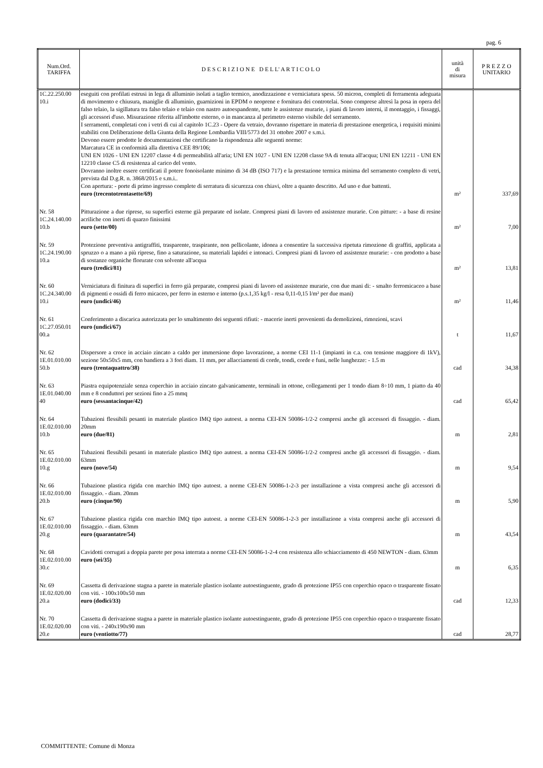pag. 6
| Num.Ord. TARIFFA | D E S C R I Z I O N E D E L L' A R T I C O L O | unità di misura | P R E Z Z O UNITARIO |
| --- | --- | --- | --- |
| 1C.22.250.00 10.i | eseguiti con profilati estrusi in lega di alluminio isolati a taglio termico, anodizzazione e verniciatura spess. 50 micron, completi di ferramenta adeguata di movimento e chiusura, maniglie di alluminio, guarnizioni in EPDM o neoprene e fornitura dei controtelai. Sono comprese altresì la posa in opera del falso telaio, la sigillatura tra falso telaio e telaio con nastro autoespandente, tutte le assistenze murarie, i piani di lavoro interni, il montaggio, i fissaggi, gli accessori d'uso. Misurazione riferita all'imbotte esterno, o in mancanza al perimetro esterno visibile del serramento. I serramenti, completati con i vetri di cui al capitolo 1C.23 - Opere da vetraio, dovranno rispettare in materia di prestazione energetica, i requisiti minimi stabiliti con Deliberazione della Giunta della Regione Lombardia VIII/5773 del 31 ottobre 2007 e s.m.i. Devono essere prodotte le documentazioni che certificano la rispondenza alle seguenti norme: Marcatura CE in conformità alla direttiva CEE 89/106; UNI EN 1026 - UNI EN 12207 classe 4 di permeabilità all'aria; UNI EN 1027 - UNI EN 12208 classe 9A di tenuta all'acqua; UNI EN 12211 - UNI EN 12210 classe C5 di resistenza al carico del vento. Dovranno inoltre essere certificati il potere fonoisolante minimo di 34 dB (ISO 717) e la prestazione termica minima del serramento completo di vetri, prevista dal D.g.R. n. 3868/2015 e s.m.i.. Con apertura: - porte di primo ingresso complete di serratura di sicurezza con chiavi, oltre a quanto descritto. Ad uno e due battenti. euro (trecentotrentasette/69) | m² | 337,69 |
| Nr. 58 1C.24.140.00 10.b | Pitturazione a due riprese, su superfici esterne già preparate ed isolate. Compresi piani di lavoro ed assistenze murarie. Con pitture: - a base di resine acriliche con inerti di quarzo finissimi euro (sette/00) | m² | 7,00 |
| Nr. 59 1C.24.190.00 10.a | Protezione preventiva antigraffiti, trasparente, traspirante, non pellicolante, idonea a consentire la successiva ripetuta rimozione di graffiti, applicata a spruzzo o a mano a più riprese, fino a saturazione, su materiali lapidei e intonaci. Compresi piani di lavoro ed assistenze murarie: - con prodotto a base di sostanze organiche florurate con solvente all'acqua euro (tredici/81) | m² | 13,81 |
| Nr. 60 1C.24.340.00 10.i | Verniciatura di finitura di superfici in ferro già preparate, compresi piani di lavoro ed assistenze murarie, con due mani di: - smalto ferromicaceo a base di pigmenti e ossidi di ferro micaceo, per ferro in esterno e interno (p.s.1,35 kg/l - resa 0,11-0,15 l/m² per due mani) euro (undici/46) | m² | 11,46 |
| Nr. 61 1C.27.050.01 00.a | Conferimento a discarica autorizzata per lo smaltimento dei seguenti rifiuti: - macerie inerti provenienti da demolizioni, rimozioni, scavi euro (undici/67) | t | 11,67 |
| Nr. 62 1E.01.010.00 50.b | Dispersore a croce in acciaio zincato a caldo per immersione dopo lavorazione, a norme CEI 11-1 (impianti in c.a. con tensione maggiore di 1kV), sezione 50x50x5 mm, con bandiera a 3 fori diam. 11 mm, per allacciamenti di corde, tondi, corde e funi, nelle lunghezze: - 1.5 m euro (trentaquattro/38) | cad | 34,38 |
| Nr. 63 1E.01.040.00 40 | Piastra equipotenziale senza coperchio in acciaio zincato galvanicamente, terminali in ottone, collegamenti per 1 tondo diam 8÷10 mm, 1 piatto da 40 mm e 8 conduttori per sezioni fino a 25 mmq euro (sessantacinque/42) | cad | 65,42 |
| Nr. 64 1E.02.010.00 10.b | Tubazioni flessibili pesanti in materiale plastico IMQ tipo autoest. a norma CEI-EN 50086-1/2-2 compresi anche gli accessori di fissaggio. - diam. 20mm euro (due/81) | m | 2,81 |
| Nr. 65 1E.02.010.00 10.g | Tubazioni flessibili pesanti in materiale plastico IMQ tipo autoest. a norma CEI-EN 50086-1/2-2 compresi anche gli accessori di fissaggio. - diam. 63mm euro (nove/54) | m | 9,54 |
| Nr. 66 1E.02.010.00 20.b | Tubazione plastica rigida con marchio IMQ tipo autoest. a norme CEI-EN 50086-1-2-3 per installazione a vista compresi anche gli accessori di fissaggio. - diam. 20mm euro (cinque/90) | m | 5,90 |
| Nr. 67 1E.02.010.00 20.g | Tubazione plastica rigida con marchio IMQ tipo autoest. a norme CEI-EN 50086-1-2-3 per installazione a vista compresi anche gli accessori di fissaggio. - diam. 63mm euro (quarantatre/54) | m | 43,54 |
| Nr. 68 1E.02.010.00 30.c | Cavidotti corrugati a doppia parete per posa interrata a norme CEI-EN 50086-1-2-4 con resistenza allo schiacciamento di 450 NEWTON - diam. 63mm euro (sei/35) | m | 6,35 |
| Nr. 69 1E.02.020.00 20.a | Cassetta di derivazione stagna a parete in materiale plastico isolante autoestinguente, grado di protezione IP55 con coperchio opaco o trasparente fissato con viti. - 100x100x50 mm euro (dodici/33) | cad | 12,33 |
| Nr. 70 1E.02.020.00 20.e | Cassetta di derivazione stagna a parete in materiale plastico isolante autoestinguente, grado di protezione IP55 con coperchio opaco o trasparente fissato con viti. - 240x190x90 mm euro (ventiotto/77) | cad | 28,77 |
COMMITTENTE: Comune di Monza